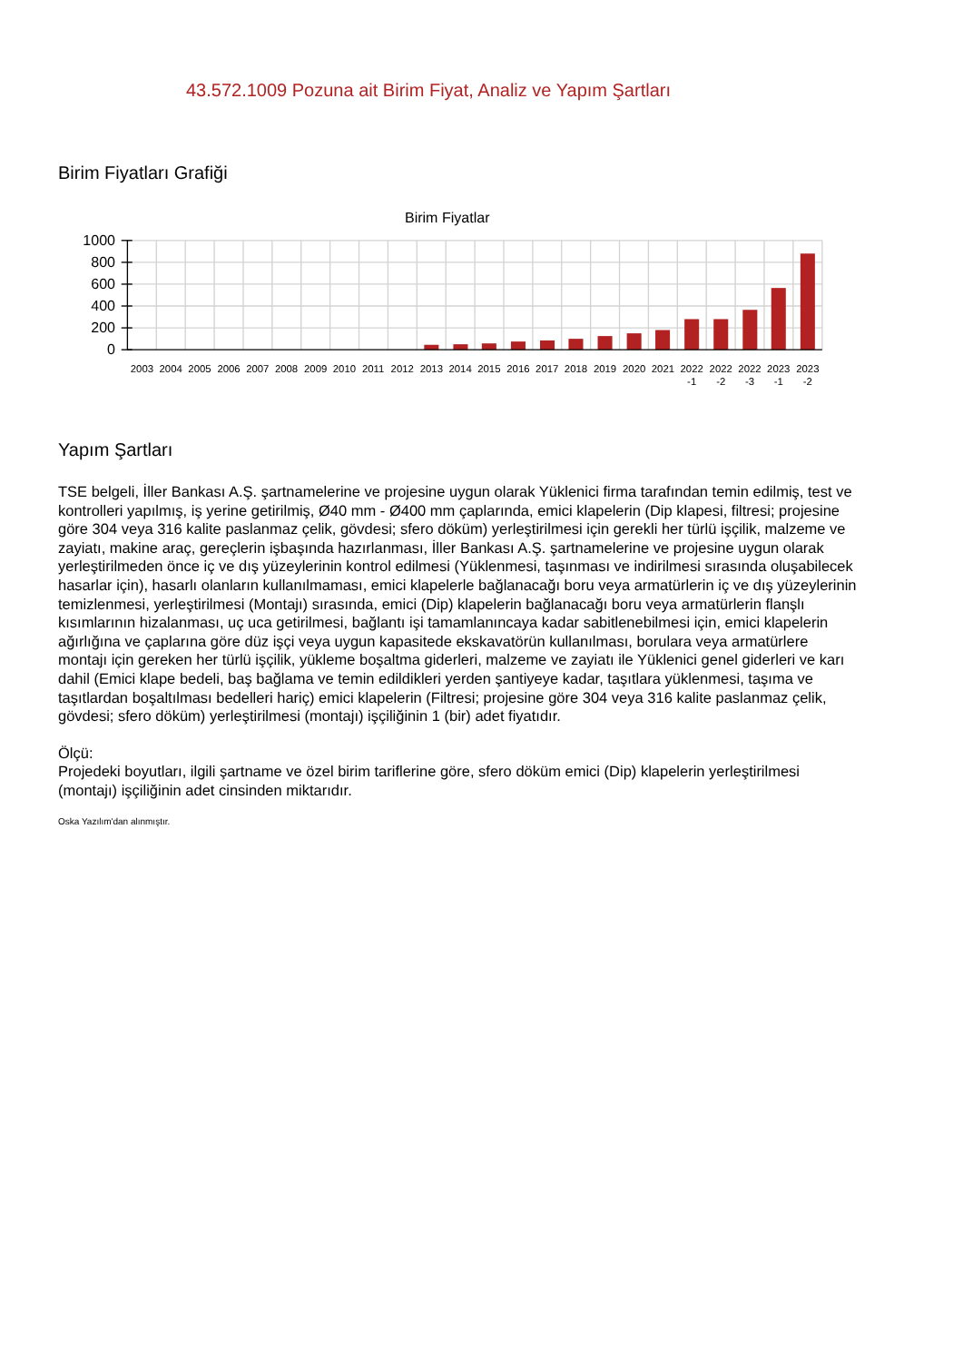43.572.1009 Pozuna ait Birim Fiyat, Analiz ve Yapım Şartları
Birim Fiyatları Grafiği
Birim Fiyatlar
1000
800
600
400
200
0
2003
2004
2005
2006
2007
2008
2009
2010
2011
2012
2013
2014
2015
2016
2017
2018
2019
2020
2021
2022
-1
2022
-2
2022
-3
2023
-1
2023
-2
Yapım Şartları
TSE belgeli, İller Bankası A.Ş. şartnamelerine ve projesine uygun olarak Yüklenici firma tarafından temin edilmiş, test ve kontrolleri yapılmış, iş yerine getirilmiş, Ø40 mm - Ø400 mm çaplarında, emici klapelerin (Dip klapesi, filtresi; projesine göre 304 veya 316 kalite paslanmaz çelik, gövdesi; sfero döküm) yerleştirilmesi için gerekli her türlü işçilik, malzeme ve zayiatı, makine araç, gereçlerin işbaşında hazırlanması, İller Bankası A.Ş. şartnamelerine ve projesine uygun olarak yerleştirilmeden önce iç ve dış yüzeylerinin kontrol edilmesi (Yüklenmesi, taşınması ve indirilmesi sırasında oluşabilecek hasarlar için), hasarlı olanların kullanılmaması, emici klapelerle bağlanacağı boru veya armatürlerin iç ve dış yüzeylerinin temizlenmesi, yerleştirilmesi (Montajı) sırasında, emici (Dip) klapelerin bağlanacağı boru veya armatürlerin flanşlı kısımlarının hizalanması, uç uca getirilmesi, bağlantı işi tamamlanıncaya kadar sabitlenebilmesi için, emici klapelerin ağırlığına ve çaplarına göre düz işçi veya uygun kapasitede ekskavatörün kullanılması, borulara veya armatürlere montajı için gereken her türlü işçilik, yükleme boşaltma giderleri, malzeme ve zayiatı ile Yüklenici genel giderleri ve karı dahil (Emici klape bedeli, baş bağlama ve temin edildikleri yerden şantiyeye kadar, taşıtlara yüklenmesi, taşıma ve taşıtlardan boşaltılması bedelleri hariç) emici klapelerin (Filtresi; projesine göre 304 veya 316 kalite paslanmaz çelik, gövdesi; sfero döküm) yerleştirilmesi (montajı) işçiliğinin 1 (bir) adet fiyatıdır.
Ölçü:
Projedeki boyutları, ilgili şartname ve özel birim tariflerine göre, sfero döküm emici (Dip) klapelerin yerleştirilmesi (montajı) işçiliğinin adet cinsinden miktarıdır.
Oska Yazılım'dan alınmıştır.